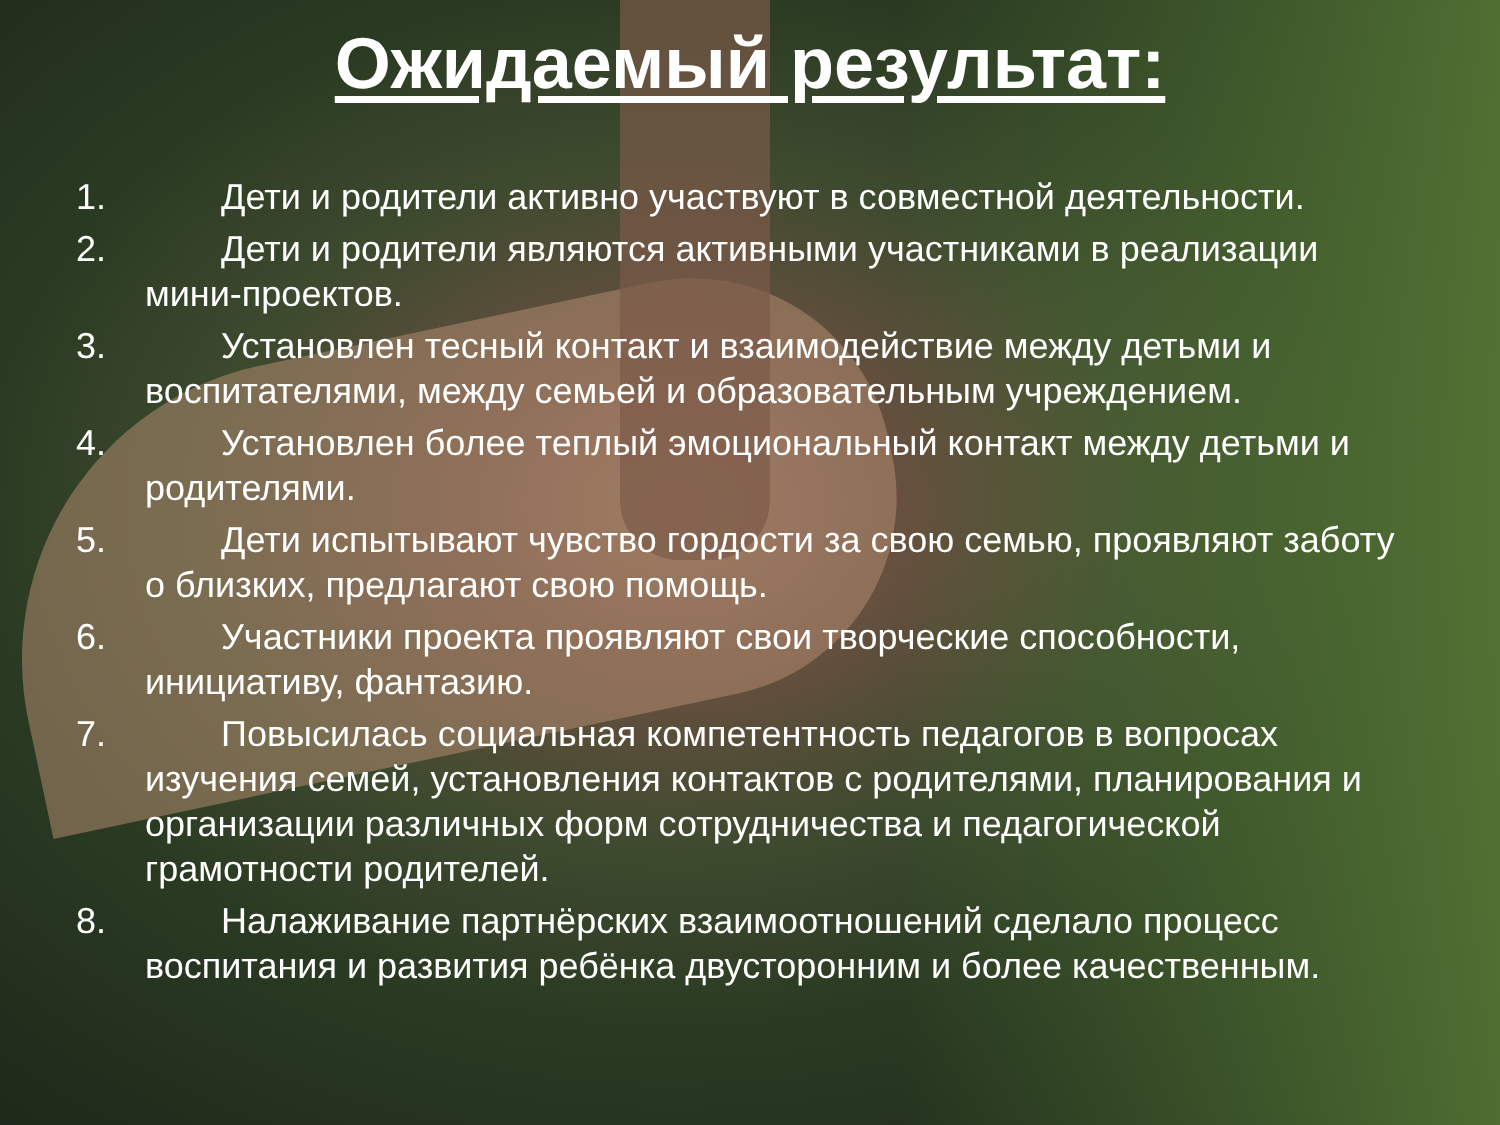Ожидаемый результат:
1. Дети и родители активно участвуют в совместной деятельности.
2. Дети и родители являются активными участниками в реализации мини-проектов.
3. Установлен тесный контакт и взаимодействие между детьми и воспитателями, между семьей и образовательным учреждением.
4. Установлен более теплый эмоциональный контакт между детьми и родителями.
5. Дети испытывают чувство гордости за свою семью, проявляют заботу о близких, предлагают свою помощь.
6. Участники проекта проявляют свои творческие способности, инициативу, фантазию.
7. Повысилась социальная компетентность педагогов в вопросах изучения семей, установления контактов с родителями, планирования и организации различных форм сотрудничества и педагогической грамотности родителей.
8. Налаживание партнёрских взаимоотношений сделало процесс воспитания и развития ребёнка двусторонним и более качественным.